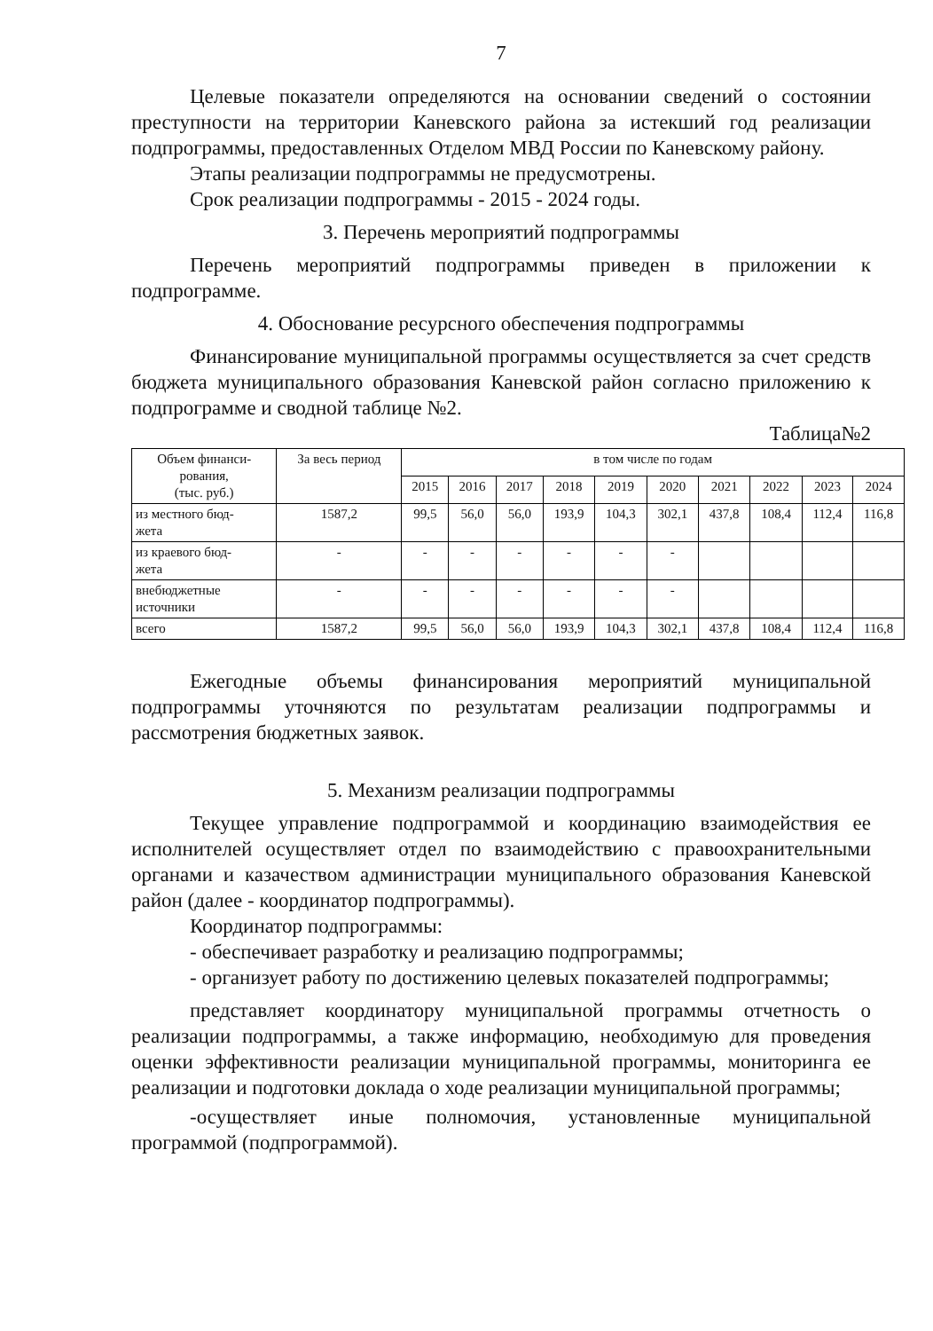7
Целевые показатели определяются на основании сведений о состоянии преступности на территории Каневского района за истекший год реализации подпрограммы, предоставленных Отделом МВД России по Каневскому району.
Этапы реализации подпрограммы не предусмотрены.
Срок реализации подпрограммы - 2015 - 2024 годы.
3. Перечень мероприятий подпрограммы
Перечень мероприятий подпрограммы приведен в приложении к подпрограмме.
4. Обоснование ресурсного обеспечения подпрограммы
Финансирование муниципальной программы осуществляется за счет средств бюджета муниципального образования Каневской район согласно приложению к подпрограмме и сводной таблице №2.
Таблица№2
| Объем финанси- рования, (тыс. руб.) | За весь период | в том числе по годам | | | | | | | | | |
| --- | --- | --- | --- | --- | --- | --- | --- | --- | --- | --- | --- |
| | | 2015 | 2016 | 2017 | 2018 | 2019 | 2020 | 2021 | 2022 | 2023 | 2024 |
| из местного бюд- жета | 1587,2 | 99,5 | 56,0 | 56,0 | 193,9 | 104,3 | 302,1 | 437,8 | 108,4 | 112,4 | 116,8 |
| из краевого бюд- жета | - | - | - | - | - | - | - | | | | |
| внебюджетные источники | - | - | - | - | - | - | - | | | | |
| всего | 1587,2 | 99,5 | 56,0 | 56,0 | 193,9 | 104,3 | 302,1 | 437,8 | 108,4 | 112,4 | 116,8 |
Ежегодные объемы финансирования мероприятий муниципальной подпрограммы уточняются по результатам реализации подпрограммы и рассмотрения бюджетных заявок.
5. Механизм реализации подпрограммы
Текущее управление подпрограммой и координацию взаимодействия ее исполнителей осуществляет отдел по взаимодействию с правоохранительными органами и казачеством администрации муниципального образования Каневской район (далее - координатор подпрограммы).
Координатор подпрограммы:
- обеспечивает разработку и реализацию подпрограммы;
- организует работу по достижению целевых показателей подпрограммы;
представляет координатору муниципальной программы отчетность о реализации подпрограммы, а также информацию, необходимую для проведения оценки эффективности реализации муниципальной программы, мониторинга ее реализации и подготовки доклада о ходе реализации муниципальной программы;
-осуществляет иные полномочия, установленные муниципальной программой (подпрограммой).